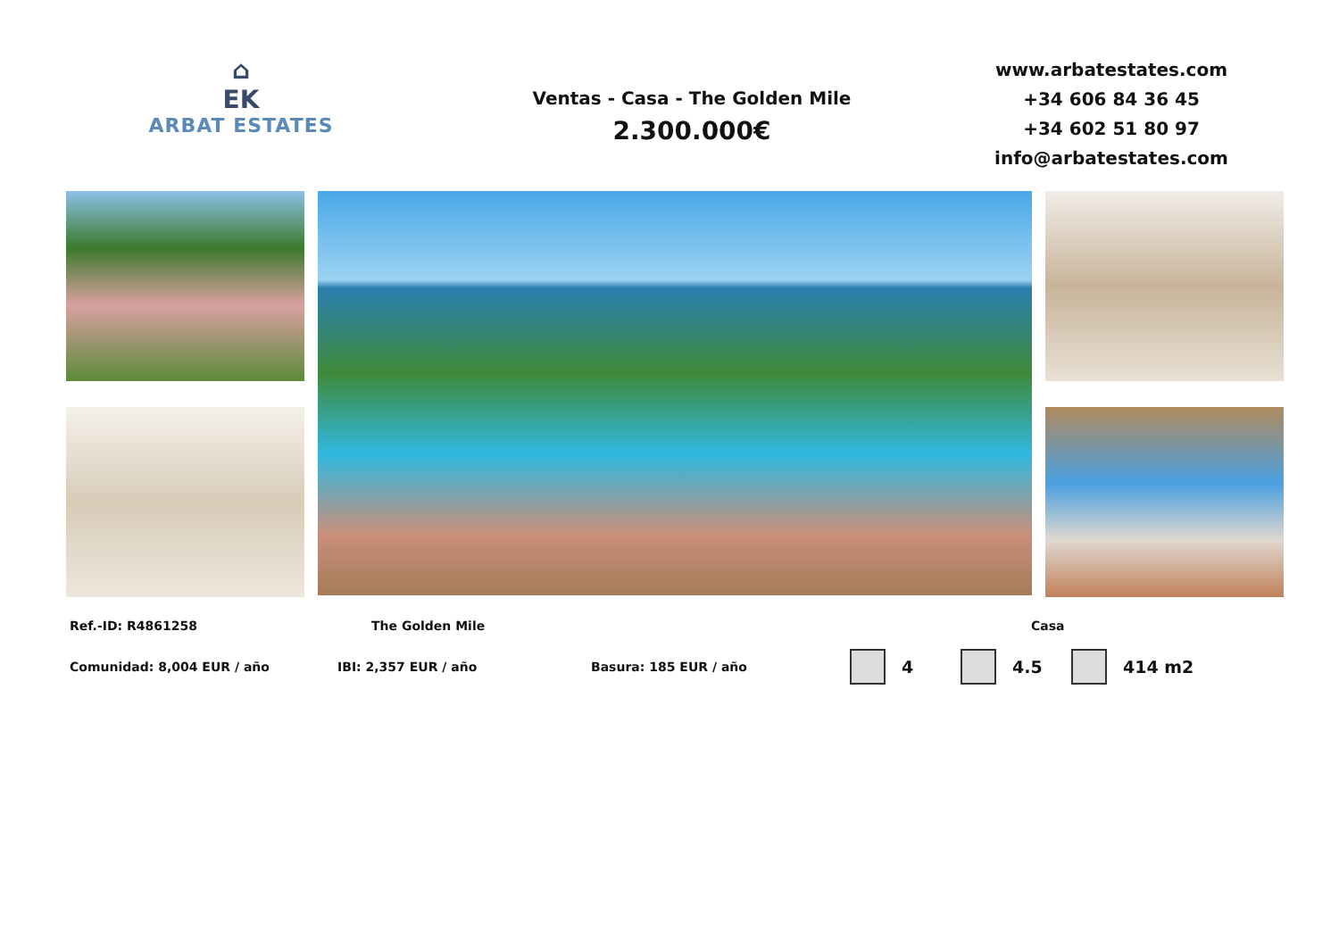⌂
EK
ARBAT ESTATES
Ventas - Casa - The Golden Mile
2.300.000€
www.arbatestates.com
+34 606 84 36 45
+34 602 51 80 97
info@arbatestates.com
Ref.-ID: R4861258 The Golden Mile Casa
Comunidad: 8,004 EUR / año IBI: 2,357 EUR / año Basura: 185 EUR / año 4 4.5 414 m2